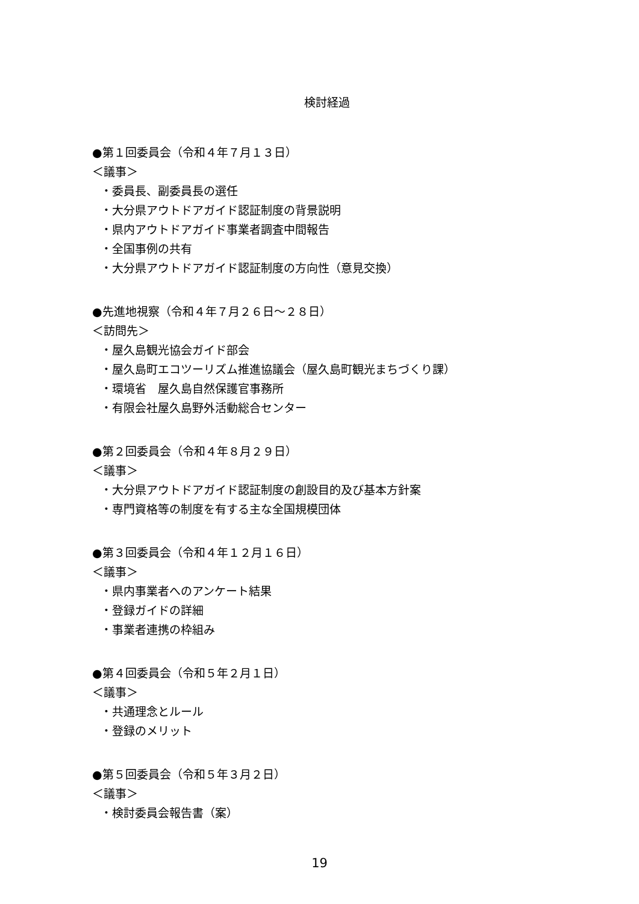検討経過
●第１回委員会（令和４年７月１３日）
＜議事＞
・委員長、副委員長の選任
・大分県アウトドアガイド認証制度の背景説明
・県内アウトドアガイド事業者調査中間報告
・全国事例の共有
・大分県アウトドアガイド認証制度の方向性（意見交換）
●先進地視察（令和４年７月２６日～２８日）
＜訪問先＞
・屋久島観光協会ガイド部会
・屋久島町エコツーリズム推進協議会（屋久島町観光まちづくり課）
・環境省　屋久島自然保護官事務所
・有限会社屋久島野外活動総合センター
●第２回委員会（令和４年８月２９日）
＜議事＞
・大分県アウトドアガイド認証制度の創設目的及び基本方針案
・専門資格等の制度を有する主な全国規模団体
●第３回委員会（令和４年１２月１６日）
＜議事＞
・県内事業者へのアンケート結果
・登録ガイドの詳細
・事業者連携の枠組み
●第４回委員会（令和５年２月１日）
＜議事＞
・共通理念とルール
・登録のメリット
●第５回委員会（令和５年３月２日）
＜議事＞
・検討委員会報告書（案）
19